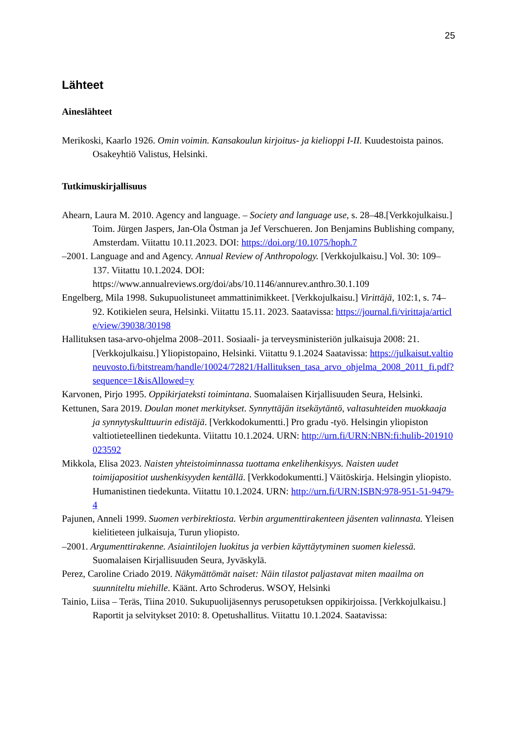25
Lähteet
Aineslähteet
Merikoski, Kaarlo 1926. Omin voimin. Kansakoulun kirjoitus- ja kielioppi I-II. Kuudestoista painos. Osakeyhtiö Valistus, Helsinki.
Tutkimuskirjallisuus
Ahearn, Laura M. 2010. Agency and language. – Society and language use, s. 28–48.[Verkkojulkaisu.] Toim. Jürgen Jaspers, Jan-Ola Östman ja Jef Verschueren. Jon Benjamins Bublishing company, Amsterdam. Viitattu 10.11.2023. DOI: https://doi.org/10.1075/hoph.7
–2001. Language and and Agency. Annual Review of Anthropology. [Verkkojulkaisu.] Vol. 30: 109–137. Viitattu 10.1.2024. DOI: https://www.annualreviews.org/doi/abs/10.1146/annurev.anthro.30.1.109
Engelberg, Mila 1998. Sukupuolistuneet ammattinimikkeet. [Verkkojulkaisu.] Virittäjä, 102:1, s. 74–92. Kotikielen seura, Helsinki. Viitattu 15.11. 2023. Saatavissa: https://journal.fi/virittaja/article/view/39038/30198
Hallituksen tasa-arvo-ohjelma 2008–2011. Sosiaali- ja terveysministeriön julkaisuja 2008: 21. [Verkkojulkaisu.] Yliopistopaino, Helsinki. Viitattu 9.1.2024 Saatavissa: https://julkaisut.valtioneuvosto.fi/bitstream/handle/10024/72821/Hallituksen_tasa_arvo_ohjelma_2008_2011_fi.pdf?sequence=1&isAllowed=y
Karvonen, Pirjo 1995. Oppikirjateksti toimintana. Suomalaisen Kirjallisuuden Seura, Helsinki.
Kettunen, Sara 2019. Doulan monet merkitykset. Synnyttäjän itsekäytäntö, valtasuhteiden muokkaaja ja synnytyskulttuurin edistäjä. [Verkkodokumentti.] Pro gradu -työ. Helsingin yliopiston valtiotieteellinen tiedekunta. Viitattu 10.1.2024. URN: http://urn.fi/URN:NBN:fi:hulib-201910023592
Mikkola, Elisa 2023. Naisten yhteistoiminnassa tuottama enkelihenkisyys. Naisten uudet toimijapositiot uushenkisyyden kentällä. [Verkkodokumentti.] Väitöskirja. Helsingin yliopisto. Humanistinen tiedekunta. Viitattu 10.1.2024. URN: http://urn.fi/URN:ISBN:978-951-51-9479-4
Pajunen, Anneli 1999. Suomen verbirektiosta. Verbin argumenttirakenteen jäsenten valinnasta. Yleisen kielitieteen julkaisuja, Turun yliopisto.
–2001. Argumenttirakenne. Asiaintilojen luokitus ja verbien käyttäytyminen suomen kielessä. Suomalaisen Kirjallisuuden Seura, Jyväskylä.
Perez, Caroline Criado 2019. Näkymättömät naiset: Näin tilastot paljastavat miten maailma on suunniteltu miehille. Käänt. Arto Schroderus. WSOY, Helsinki
Tainio, Liisa – Teräs, Tiina 2010. Sukupuolijäsennys perusopetuksen oppikirjoissa. [Verkkojulkaisu.] Raportit ja selvitykset 2010: 8. Opetushallitus. Viitattu 10.1.2024. Saatavissa: